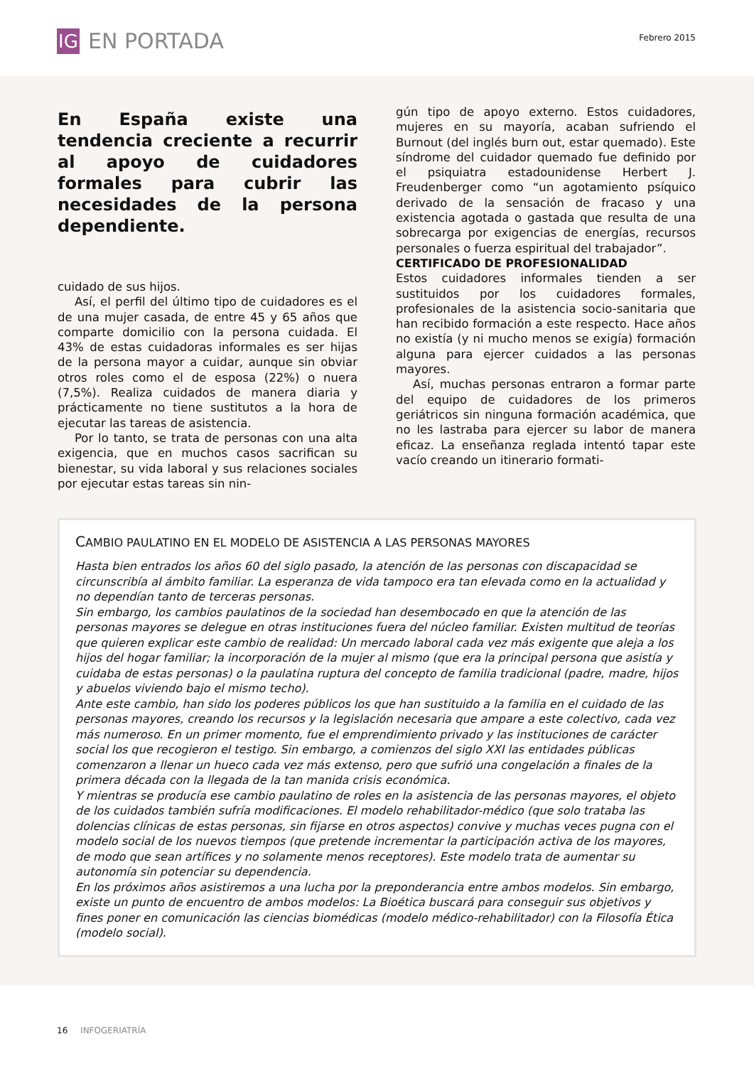IG EN PORTADA Febrero 2015
En España existe una tendencia creciente a recurrir al apoyo de cuidadores formales para cubrir las necesidades de la persona dependiente.
cuidado de sus hijos.
Así, el perfil del último tipo de cuidadores es el de una mujer casada, de entre 45 y 65 años que comparte domicilio con la persona cuidada. El 43% de estas cuidadoras informales es ser hijas de la persona mayor a cuidar, aunque sin obviar otros roles como el de esposa (22%) o nuera (7,5%). Realiza cuidados de manera diaria y prácticamente no tiene sustitutos a la hora de ejecutar las tareas de asistencia.
Por lo tanto, se trata de personas con una alta exigencia, que en muchos casos sacrifican su bienestar, su vida laboral y sus relaciones sociales por ejecutar estas tareas sin nin-
gún tipo de apoyo externo. Estos cuidadores, mujeres en su mayoría, acaban sufriendo el Burnout (del inglés burn out, estar quemado). Este síndrome del cuidador quemado fue definido por el psiquiatra estadounidense Herbert J. Freudenberger como “un agotamiento psíquico derivado de la sensación de fracaso y una existencia agotada o gastada que resulta de una sobrecarga por exigencias de energías, recursos personales o fuerza espiritual del trabajador”.
CERTIFICADO DE PROFESIONALIDAD
Estos cuidadores informales tienden a ser sustituidos por los cuidadores formales, profesionales de la asistencia socio-sanitaria que han recibido formación a este respecto. Hace años no existía (y ni mucho menos se exigía) formación alguna para ejercer cuidados a las personas mayores.
Así, muchas personas entraron a formar parte del equipo de cuidadores de los primeros geriátricos sin ninguna formación académica, que no les lastraba para ejercer su labor de manera eficaz. La enseñanza reglada intentó tapar este vacío creando un itinerario formati-
CAMBIO PAULATINO EN EL MODELO DE ASISTENCIA A LAS PERSONAS MAYORES
Hasta bien entrados los años 60 del siglo pasado, la atención de las personas con discapacidad se circunscribía al ámbito familiar. La esperanza de vida tampoco era tan elevada como en la actualidad y no dependían tanto de terceras personas.
Sin embargo, los cambios paulatinos de la sociedad han desembocado en que la atención de las personas mayores se delegue en otras instituciones fuera del núcleo familiar. Existen multitud de teorías que quieren explicar este cambio de realidad: Un mercado laboral cada vez más exigente que aleja a los hijos del hogar familiar; la incorporación de la mujer al mismo (que era la principal persona que asistía y cuidaba de estas personas) o la paulatina ruptura del concepto de familia tradicional (padre, madre, hijos y abuelos viviendo bajo el mismo techo).
Ante este cambio, han sido los poderes públicos los que han sustituido a la familia en el cuidado de las personas mayores, creando los recursos y la legislación necesaria que ampare a este colectivo, cada vez más numeroso. En un primer momento, fue el emprendimiento privado y las instituciones de carácter social los que recogieron el testigo. Sin embargo, a comienzos del siglo XXI las entidades públicas comenzaron a llenar un hueco cada vez más extenso, pero que sufrió una congelación a finales de la primera década con la llegada de la tan manida crisis económica.
Y mientras se producía ese cambio paulatino de roles en la asistencia de las personas mayores, el objeto de los cuidados también sufría modificaciones. El modelo rehabilitador-médico (que solo trataba las dolencias clínicas de estas personas, sin fijarse en otros aspectos) convive y muchas veces pugna con el modelo social de los nuevos tiempos (que pretende incrementar la participación activa de los mayores, de modo que sean artífices y no solamente menos receptores). Este modelo trata de aumentar su autonomía sin potenciar su dependencia.
En los próximos años asistiremos a una lucha por la preponderancia entre ambos modelos. Sin embargo, existe un punto de encuentro de ambos modelos: La Bioética buscará para conseguir sus objetivos y fines poner en comunicación las ciencias biomédicas (modelo médico-rehabilitador) con la Filosofía Ética (modelo social).
16 INFOGERIATRÍA